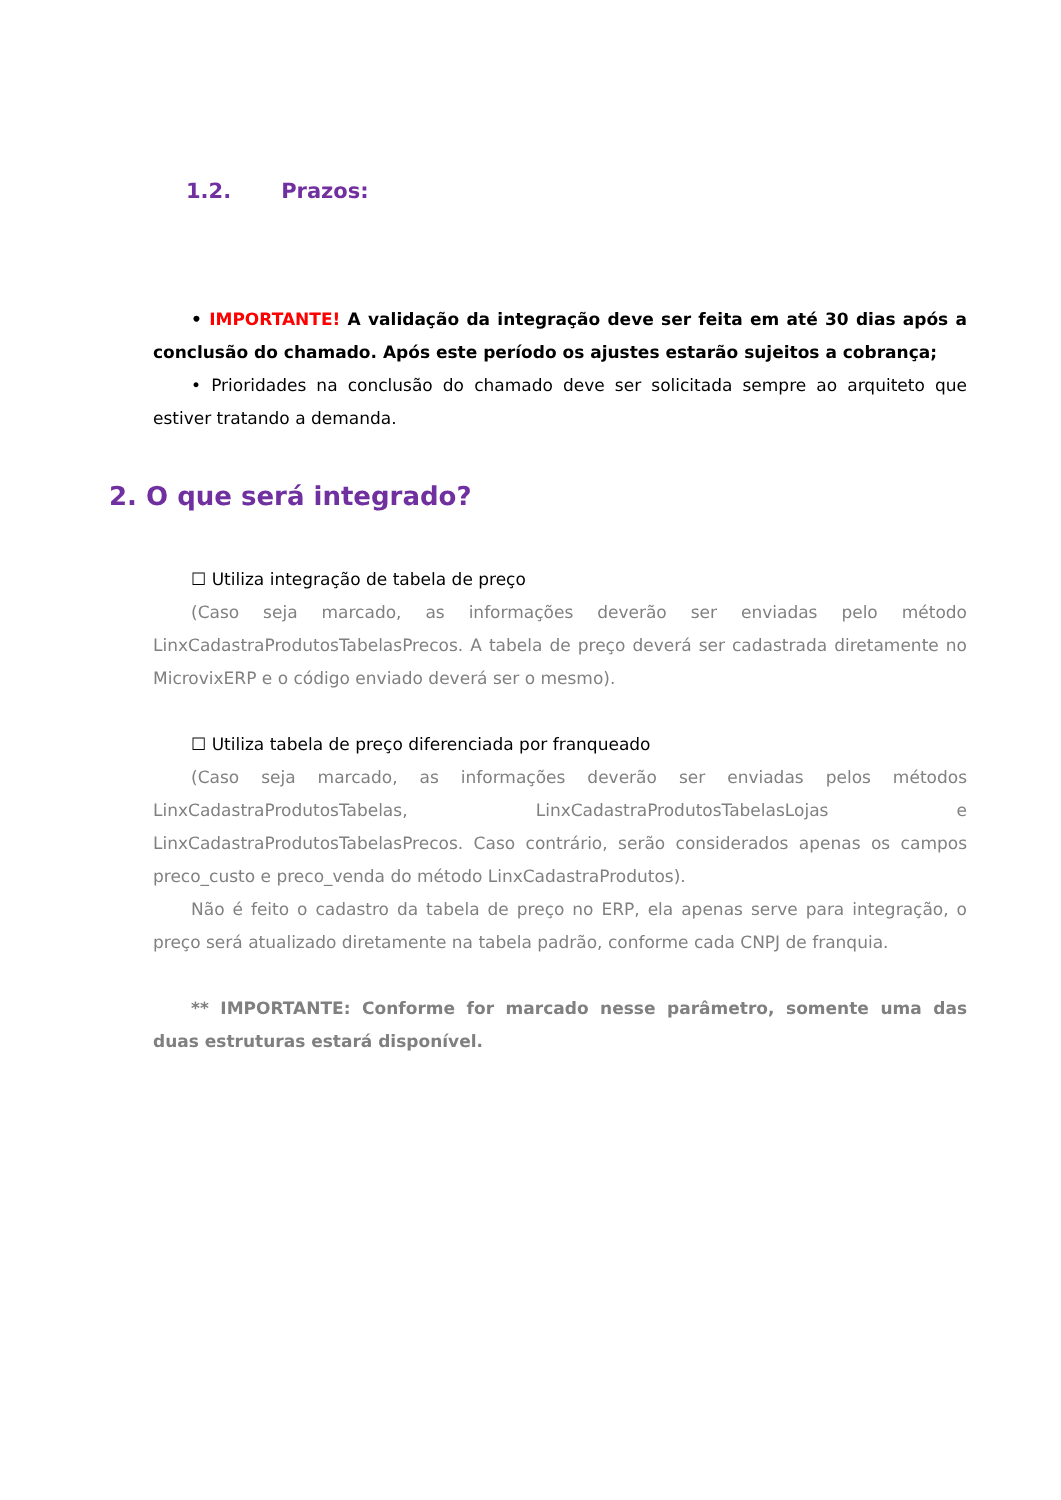1.2. Prazos:
• IMPORTANTE! A validação da integração deve ser feita em até 30 dias após a conclusão do chamado. Após este período os ajustes estarão sujeitos a cobrança;
• Prioridades na conclusão do chamado deve ser solicitada sempre ao arquiteto que estiver tratando a demanda.
2. O que será integrado?
☐ Utiliza integração de tabela de preço
(Caso seja marcado, as informações deverão ser enviadas pelo método LinxCadastraProdutosTabelasPrecos. A tabela de preço deverá ser cadastrada diretamente no MicrovixERP e o código enviado deverá ser o mesmo).
☐ Utiliza tabela de preço diferenciada por franqueado
(Caso seja marcado, as informações deverão ser enviadas pelos métodos LinxCadastraProdutosTabelas, LinxCadastraProdutosTabelasLojas e LinxCadastraProdutosTabelasPrecos. Caso contrário, serão considerados apenas os campos preco_custo e preco_venda do método LinxCadastraProdutos).
Não é feito o cadastro da tabela de preço no ERP, ela apenas serve para integração, o preço será atualizado diretamente na tabela padrão, conforme cada CNPJ de franquia.
** IMPORTANTE: Conforme for marcado nesse parâmetro, somente uma das duas estruturas estará disponível.